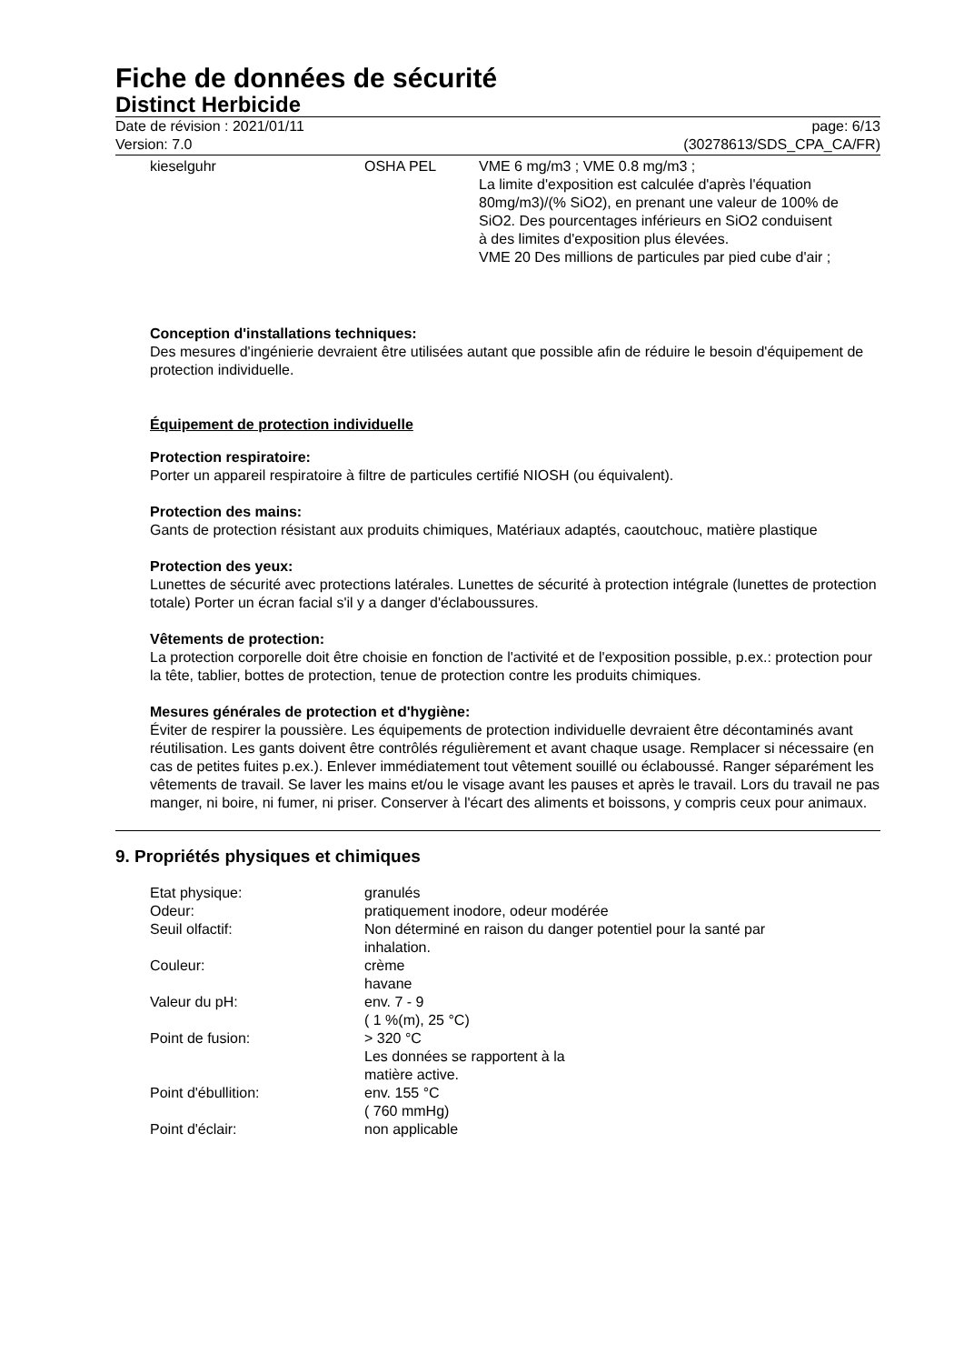Fiche de données de sécurité
Distinct Herbicide
Date de révision : 2021/01/11
Version: 7.0
page: 6/13
(30278613/SDS_CPA_CA/FR)
| kieselguhr | OSHA PEL | VME 6 mg/m3 ; VME 0.8 mg/m3 ; La limite d'exposition est calculée d'après l'équation 80mg/m3)/(% SiO2), en prenant une valeur de 100% de SiO2. Des pourcentages inférieurs en SiO2 conduisent à des limites d'exposition plus élevées. VME 20 Des millions de particules par pied cube d'air ; |
Conception d'installations techniques:
Des mesures d'ingénierie devraient être utilisées autant que possible afin de réduire le besoin d'équipement de protection individuelle.
Équipement de protection individuelle
Protection respiratoire:
Porter un appareil respiratoire à filtre de particules certifié NIOSH (ou équivalent).
Protection des mains:
Gants de protection résistant aux produits chimiques, Matériaux adaptés, caoutchouc, matière plastique
Protection des yeux:
Lunettes de sécurité avec protections latérales. Lunettes de sécurité à protection intégrale (lunettes de protection totale) Porter un écran facial s'il y a danger d'éclaboussures.
Vêtements de protection:
La protection corporelle doit être choisie en fonction de l'activité et de l'exposition possible, p.ex.: protection pour la tête, tablier, bottes de protection, tenue de protection contre les produits chimiques.
Mesures générales de protection et d'hygiène:
Éviter de respirer la poussière. Les équipements de protection individuelle devraient être décontaminés avant réutilisation. Les gants doivent être contrôlés régulièrement et avant chaque usage. Remplacer si nécessaire (en cas de petites fuites p.ex.). Enlever immédiatement tout vêtement souillé ou éclaboussé. Ranger séparément les vêtements de travail. Se laver les mains et/ou le visage avant les pauses et après le travail. Lors du travail ne pas manger, ni boire, ni fumer, ni priser. Conserver à l'écart des aliments et boissons, y compris ceux pour animaux.
9. Propriétés physiques et chimiques
| Etat physique: | granulés |
| Odeur: | pratiquement inodore, odeur modérée |
| Seuil olfactif: | Non déterminé en raison du danger potentiel pour la santé par inhalation. |
| Couleur: | crème havane |
| Valeur du pH: | env. 7 - 9 ( 1 %(m), 25 °C) |
| Point de fusion: | > 320 °C Les données se rapportent à la matière active. |
| Point d'ébullition: | env. 155 °C ( 760 mmHg) |
| Point d'éclair: | non applicable |